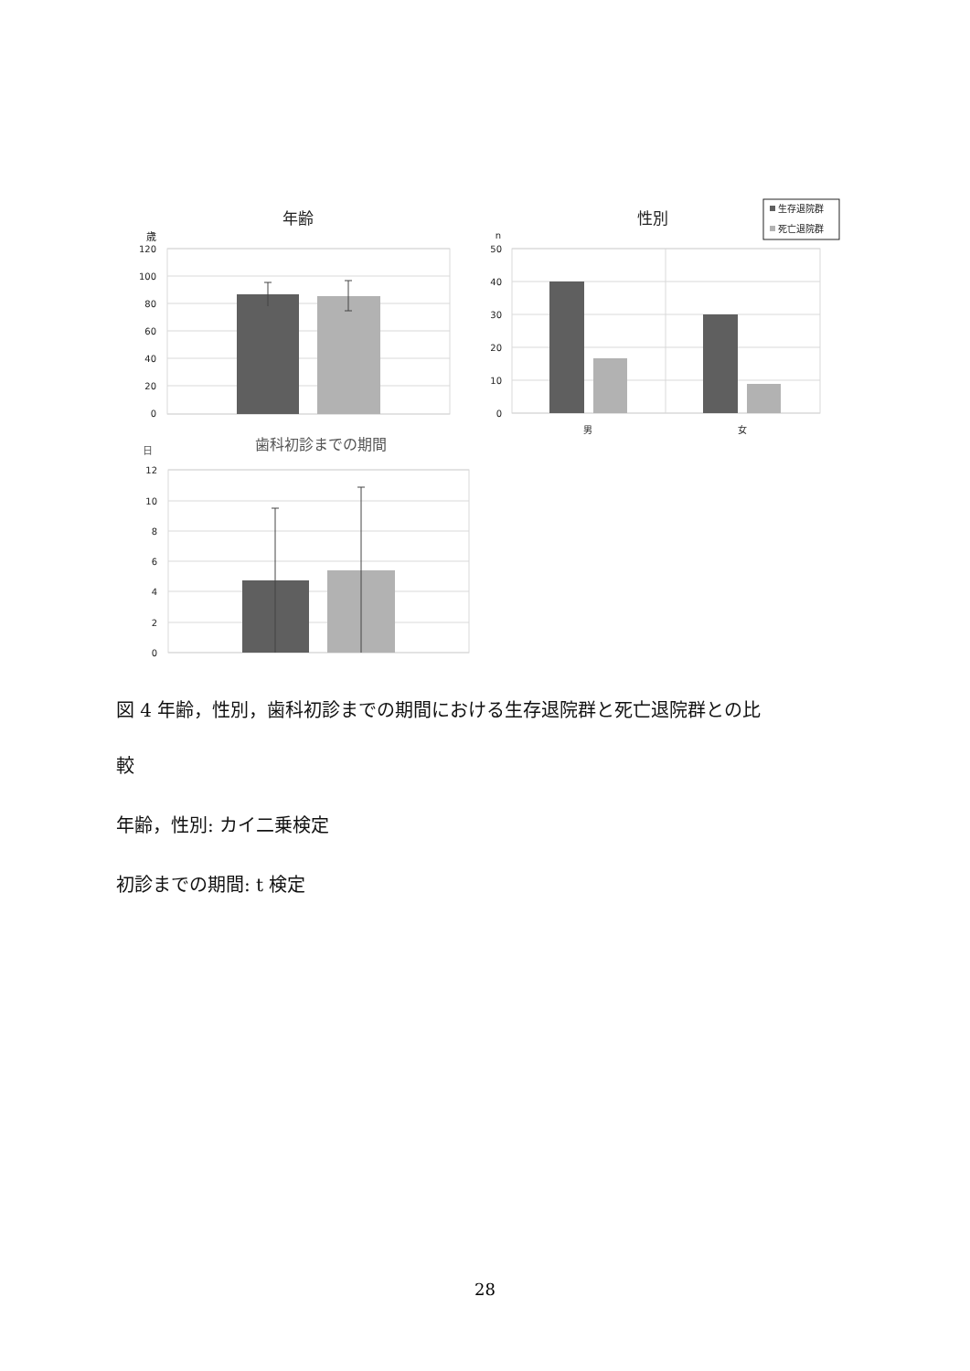年齢
歳
120
100
80
60
40
20
0
性別
n
生存退院群
死亡退院群
50
40
30
20
10
0
男
女
歯科初診までの期間
日
12
10
8
6
4
2
0
図 4 年齢，性別，歯科初診までの期間における生存退院群と死亡退院群との比
較
年齢，性別: カイ二乗検定
初診までの期間: t 検定
28